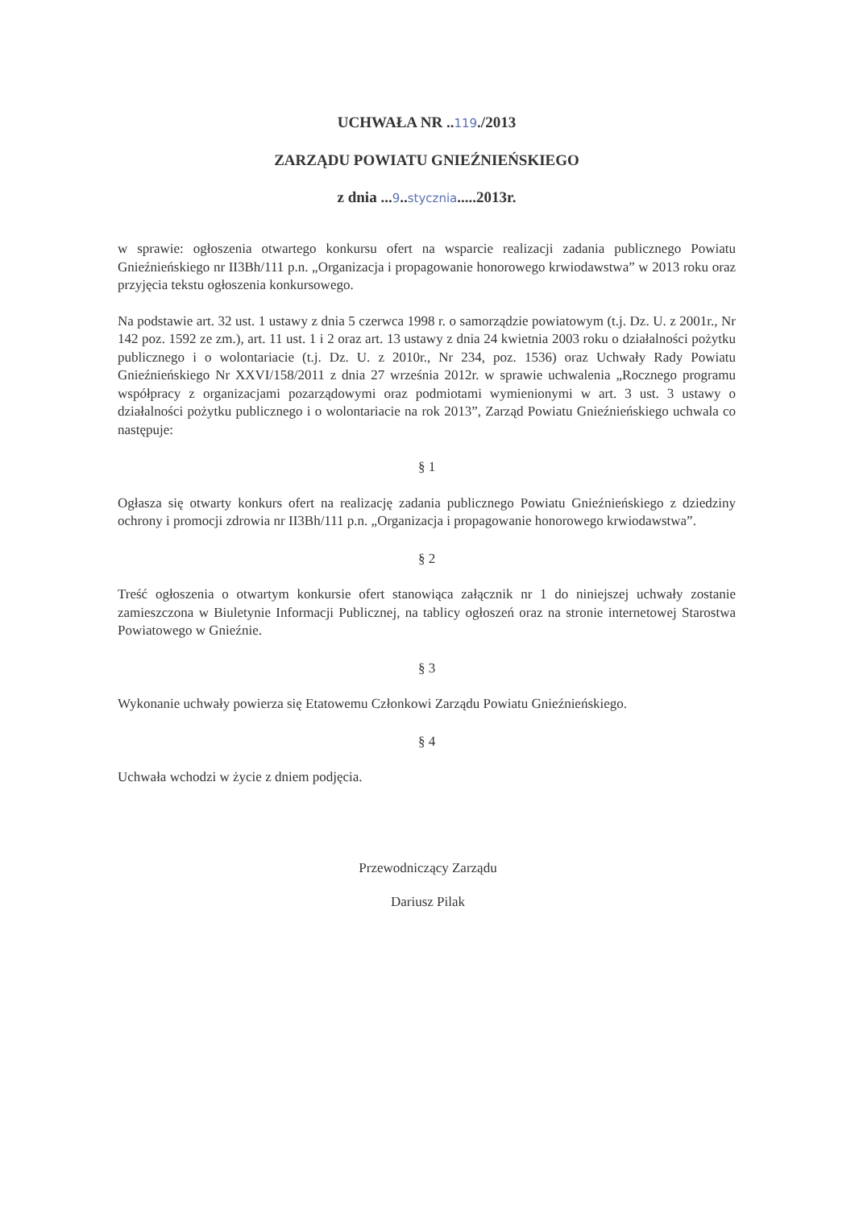UCHWAŁA NR ..119./2013
ZARZĄDU POWIATU GNIEŹNIEŃSKIEGO
z dnia ...9..stycznia.....2013r.
w sprawie: ogłoszenia otwartego konkursu ofert na wsparcie realizacji zadania publicznego Powiatu Gnieźnieńskiego nr II3Bh/111 p.n. „Organizacja i propagowanie honorowego krwiodawstwa” w 2013 roku oraz przyjęcia tekstu ogłoszenia konkursowego.
Na podstawie art. 32 ust. 1 ustawy z dnia 5 czerwca 1998 r. o samorządzie powiatowym (t.j. Dz. U. z 2001r., Nr 142 poz. 1592 ze zm.), art. 11 ust. 1 i 2 oraz art. 13 ustawy z dnia 24 kwietnia 2003 roku o działalności pożytku publicznego i o wolontariacie (t.j. Dz. U. z 2010r., Nr 234, poz. 1536) oraz Uchwały Rady Powiatu Gnieźnieńskiego Nr XXVI/158/2011 z dnia 27 września 2012r. w sprawie uchwalenia „Rocznego programu współpracy z organizacjami pozarządowymi oraz podmiotami wymienionymi w art. 3 ust. 3 ustawy o działalności pożytku publicznego i o wolontariacie na rok 2013”, Zarząd Powiatu Gnieźnieńskiego uchwala co następuje:
§ 1
Ogłasza się otwarty konkurs ofert na realizację zadania publicznego Powiatu Gnieźnieńskiego z dziedziny ochrony i promocji zdrowia nr II3Bh/111 p.n. „Organizacja i propagowanie honorowego krwiodawstwa”.
§ 2
Treść ogłoszenia o otwartym konkursie ofert stanowiąca załącznik nr 1 do niniejszej uchwały zostanie zamieszczona w Biuletynie Informacji Publicznej, na tablicy ogłoszeń oraz na stronie internetowej Starostwa Powiatowego w Gnieźnie.
§ 3
Wykonanie uchwały powierza się Etatowemu Członkowi Zarządu Powiatu Gnieźnieńskiego.
§ 4
Uchwała wchodzi w życie z dniem podjęcia.
Przewodniczący Zarządu
Dariusz Pilak